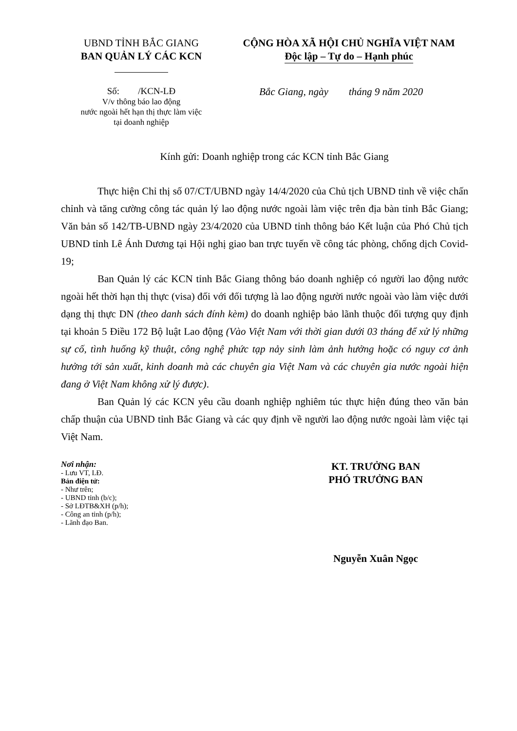UBND TỈNH BẮC GIANG
BAN QUẢN LÝ CÁC KCN
CỘNG HÒA XÃ HỘI CHỦ NGHĨA VIỆT NAM
Độc lập – Tự do – Hạnh phúc
Số: /KCN-LĐ
V/v thông báo lao động
nước ngoài hết hạn thị thực làm việc
tại doanh nghiệp
Bắc Giang, ngày tháng 9 năm 2020
Kính gửi: Doanh nghiệp trong các KCN tỉnh Bắc Giang
Thực hiện Chỉ thị số 07/CT/UBND ngày 14/4/2020 của Chủ tịch UBND tỉnh về việc chấn chỉnh và tăng cường công tác quản lý lao động nước ngoài làm việc trên địa bàn tỉnh Bắc Giang; Văn bản số 142/TB-UBND ngày 23/4/2020 của UBND tỉnh thông báo Kết luận của Phó Chủ tịch UBND tỉnh Lê Ánh Dương tại Hội nghị giao ban trực tuyến về công tác phòng, chống dịch Covid-19;
Ban Quản lý các KCN tỉnh Bắc Giang thông báo doanh nghiệp có người lao động nước ngoài hết thời hạn thị thực (visa) đối với đối tượng là lao động người nước ngoài vào làm việc dưới dạng thị thực DN (theo danh sách đính kèm) do doanh nghiệp bảo lãnh thuộc đối tượng quy định tại khoản 5 Điều 172 Bộ luật Lao động (Vào Việt Nam với thời gian dưới 03 tháng để xử lý những sự cố, tình huống kỹ thuật, công nghệ phức tạp nảy sinh làm ảnh hưởng hoặc có nguy cơ ảnh hưởng tới sản xuất, kinh doanh mà các chuyên gia Việt Nam và các chuyên gia nước ngoài hiện đang ở Việt Nam không xử lý được).
Ban Quản lý các KCN yêu cầu doanh nghiệp nghiêm túc thực hiện đúng theo văn bản chấp thuận của UBND tỉnh Bắc Giang và các quy định về người lao động nước ngoài làm việc tại Việt Nam.
Nơi nhận:
- Lưu VT, LĐ.
Bản điện tử:
- Như trên;
- UBND tỉnh (b/c);
- Sở LĐTB&XH (p/h);
- Công an tỉnh (p/h);
- Lãnh đạo Ban.
KT. TRƯỞNG BAN
PHÓ TRƯỞNG BAN
Nguyễn Xuân Ngọc